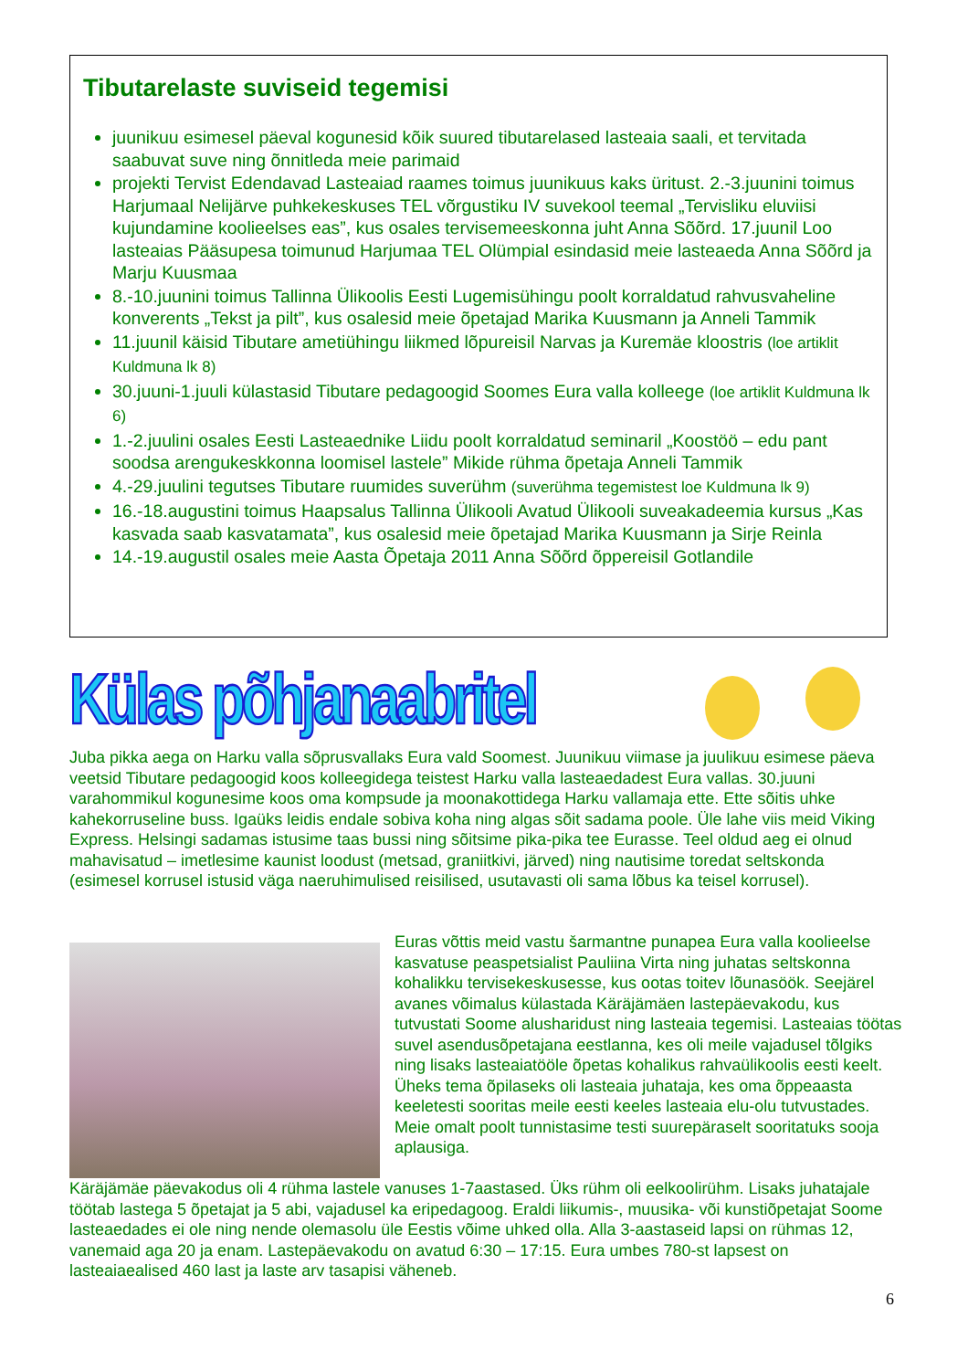Tibutarelaste suviseid tegemisi
juunikuu esimesel päeval kogunesid kõik suured tibutarelased lasteaia saali, et tervitada saabuvat suve ning õnnitleda meie parimaid
projekti Tervist Edendavad Lasteaiad raames toimus juunikuus kaks üritust. 2.-3.juunini toimus Harjumaal Nelijärve puhkekeskuses TEL võrgustiku IV suvekool teemal „Tervisliku eluviisi kujundamine koolieelses eas”, kus osales tervisemeeskonna juht Anna Sõõrd. 17.juunil Loo lasteaias Pääsupesa toimunud Harjumaa TEL Olümpial esindasid meie lasteaeda Anna Sõõrd ja Marju Kuusmaa
8.-10.juunini toimus Tallinna Ülikoolis Eesti Lugemisühingu poolt korraldatud rahvusvaheline konverents „Tekst ja pilt”, kus osalesid meie õpetajad Marika Kuusmann ja Anneli Tammik
11.juunil käisid Tibutare ametiühingu liikmed lõpureisil Narvas ja Kuremäe kloostris (loe artiklit Kuldmuna lk 8)
30.juuni-1.juuli külastasid Tibutare pedagoogid Soomes Eura valla kolleege (loe artiklit Kuldmuna lk 6)
1.-2.juulini osales Eesti Lasteaednike Liidu poolt korraldatud seminaril „Koostöö – edu pant soodsa arengukeskkonna loomisel lastele” Mikide rühma õpetaja Anneli Tammik
4.-29.juulini tegutses Tibutare ruumides suverühm (suverühma tegemistest loe Kuldmuna lk 9)
16.-18.augustini toimus Haapsalus Tallinna Ülikooli Avatud Ülikooli suveakadeemia kursus „Kas kasvada saab kasvatamata”, kus osalesid meie õpetajad Marika Kuusmann ja Sirje Reinla
14.-19.augustil osales meie Aasta Õpetaja 2011 Anna Sõõrd õppereisil Gotlandile
Külas põhjanaabritel
Juba pikka aega on Harku valla sõprusvallaks Eura vald Soomest. Juunikuu viimase ja juulikuu esimese päeva veetsid Tibutare pedagoogid koos kolleegidega teistest Harku valla lasteaedadest Eura vallas. 30.juuni varahommikul kogunesime koos oma kompsude ja moonakottidega Harku vallamaja ette. Ette sõitis uhke kahekorruseline buss. Igaüks leidis endale sobiva koha ning algas sõit sadama poole. Üle lahe viis meid Viking Express. Helsingi sadamas istusime taas bussi ning sõitsime pika-pika tee Eurasse. Teel oldud aeg ei olnud mahavisatud – imetlesime kaunist loodust (metsad, graniitkivi, järved) ning nautisime toredat seltskonda (esimesel korrusel istusid väga naeruhimulised reisilised, usutavasti oli sama lõbus ka teisel korrusel).
Euras võttis meid vastu šarmantne punapea Eura valla koolieelse kasvatuse peaspetsialist Pauliina Virta ning juhatas seltskonna kohalikku tervisekeskusesse, kus ootas toitev lõunasöök. Seejärel avanes võimalus külastada Käräjämäen lastepäevakodu, kus tutvustati Soome alusharidust ning lasteaia tegemisi. Lasteaias töötas suvel asendusõpetajana eestlanna, kes oli meile vajadusel tõlgiks ning lisaks lasteaiatööle õpetas kohalikus rahvaülikoolis eesti keelt. Üheks tema õpilaseks oli lasteaia juhataja, kes oma õppeaasta keeletesti sooritas meile eesti keeles lasteaia elu-olu tutvustades. Meie omalt poolt tunnistasime testi suurepäraselt sooritatuks sooja aplausiga.
Käräjämäe päevakodus oli 4 rühma lastele vanuses 1-7aastased. Üks rühm oli eelkoolirühm. Lisaks juhatajale töötab lastega 5 õpetajat ja 5 abi, vajadusel ka eripedagoog. Eraldi liikumis-, muusika- või kunstiõpetajat Soome lasteaedades ei ole ning nende olemasolu üle Eestis võime uhked olla. Alla 3-aastaseid lapsi on rühmas 12, vanemaid aga 20 ja enam. Lastepäevakodu on avatud 6:30 – 17:15. Eura umbes 780-st lapsest on lasteaiaealised 460 last ja laste arv tasapisi väheneb.
6